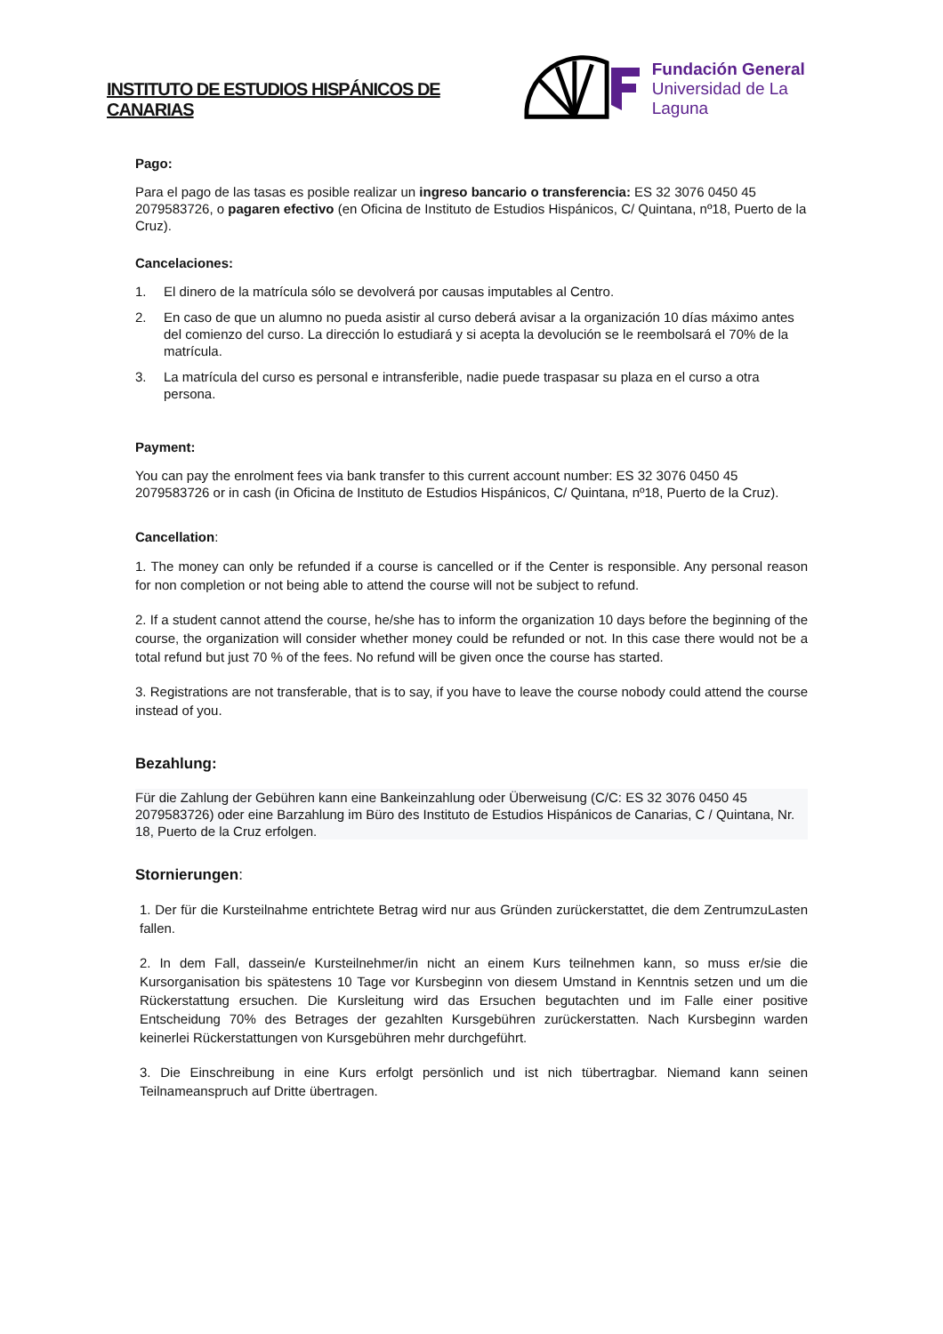INSTITUTO DE ESTUDIOS HISPÁNICOS DE CANARIAS
Fundación General
Universidad de La Laguna
Pago:
Para el pago de las tasas es posible realizar un ingreso bancario o transferencia: ES 32 3076 0450 45 2079583726, o pagaren efectivo (en Oficina de Instituto de Estudios Hispánicos, C/ Quintana, nº18, Puerto de la Cruz).
Cancelaciones:
1. El dinero de la matrícula sólo se devolverá por causas imputables al Centro.
2. En caso de que un alumno no pueda asistir al curso deberá avisar a la organización 10 días máximo antes del comienzo del curso. La dirección lo estudiará y si acepta la devolución se le reembolsará el 70% de la matrícula.
3. La matrícula del curso es personal e intransferible, nadie puede traspasar su plaza en el curso a otra persona.
Payment:
You can pay the enrolment fees via bank transfer to this current account number: ES 32 3076 0450 45 2079583726 or in cash (in Oficina de Instituto de Estudios Hispánicos, C/ Quintana, nº18, Puerto de la Cruz).
Cancellation:
1. The money can only be refunded if a course is cancelled or if the Center is responsible. Any personal reason for non completion or not being able to attend the course will not be subject to refund.
2. If a student cannot attend the course, he/she has to inform the organization 10 days before the beginning of the course, the organization will consider whether money could be refunded or not. In this case there would not be a total refund but just 70 % of the fees. No refund will be given once the course has started.
3. Registrations are not transferable, that is to say, if you have to leave the course nobody could attend the course instead of you.
Bezahlung:
Für die Zahlung der Gebühren kann eine Bankeinzahlung oder Überweisung (C/C: ES 32 3076 0450 45 2079583726) oder eine Barzahlung im Büro des Instituto de Estudios Hispánicos de Canarias, C / Quintana, Nr. 18, Puerto de la Cruz erfolgen.
Stornierungen:
1. Der für die Kursteilnahme entrichtete Betrag wird nur aus Gründen zurückerstattet, die dem ZentrumzuLasten fallen.
2. In dem Fall, dassein/e Kursteilnehmer/in nicht an einem Kurs teilnehmen kann, so muss er/sie die Kursorganisation bis spätestens 10 Tage vor Kursbeginn von diesem Umstand in Kenntnis setzen und um die Rückerstattung ersuchen. Die Kursleitung wird das Ersuchen begutachten und im Falle einer positive Entscheidung 70% des Betrages der gezahlten Kursgebühren zurückerstatten. Nach Kursbeginn warden keinerlei Rückerstattungen von Kursgebühren mehr durchgeführt.
3. Die Einschreibung in eine Kurs erfolgt persönlich und ist nich tübertragbar. Niemand kann seinen Teilnameanspruch auf Dritte übertragen.